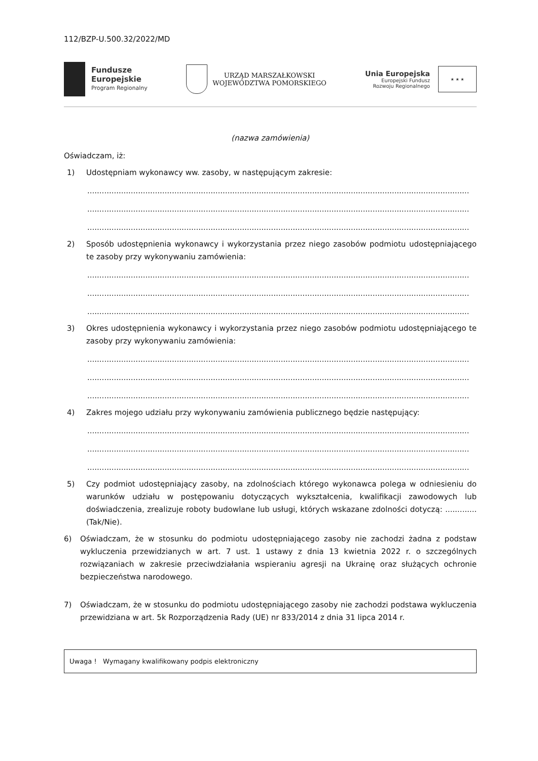112/BZP-U.500.32/2022/MD
Fundusze
Europejskie
Program Regionalny
URZĄD MARSZAŁKOWSKI
WOJEWÓDZTWA POMORSKIEGO
Unia Europejska
Europejski Fundusz
Rozwoju Regionalnego
★ ★ ★
(nazwa zamówienia)
Oświadczam, iż:
1) Udostępniam wykonawcy ww. zasoby, w następującym zakresie:
..............................................................................................................................................................
..............................................................................................................................................................
..............................................................................................................................................................
2) Sposób udostępnienia wykonawcy i wykorzystania przez niego zasobów podmiotu udostępniającego te zasoby przy wykonywaniu zamówienia:
..............................................................................................................................................................
..............................................................................................................................................................
..............................................................................................................................................................
3) Okres udostępnienia wykonawcy i wykorzystania przez niego zasobów podmiotu udostępniającego te zasoby przy wykonywaniu zamówienia:
..............................................................................................................................................................
..............................................................................................................................................................
..............................................................................................................................................................
4) Zakres mojego udziału przy wykonywaniu zamówienia publicznego będzie następujący:
..............................................................................................................................................................
..............................................................................................................................................................
..............................................................................................................................................................
5) Czy podmiot udostępniający zasoby, na zdolnościach którego wykonawca polega w odniesieniu do warunków udziału w postępowaniu dotyczących wykształcenia, kwalifikacji zawodowych lub doświadczenia, zrealizuje roboty budowlane lub usługi, których wskazane zdolności dotyczą: ............. (Tak/Nie).
6) Oświadczam, że w stosunku do podmiotu udostępniającego zasoby nie zachodzi żadna z podstaw wykluczenia przewidzianych w art. 7 ust. 1 ustawy z dnia 13 kwietnia 2022 r. o szczególnych rozwiązaniach w zakresie przeciwdziałania wspieraniu agresji na Ukrainę oraz służących ochronie bezpieczeństwa narodowego.
7) Oświadczam, że w stosunku do podmiotu udostępniającego zasoby nie zachodzi podstawa wykluczenia przewidziana w art. 5k Rozporządzenia Rady (UE) nr 833/2014 z dnia 31 lipca 2014 r.
Uwaga ! Wymagany kwalifikowany podpis elektroniczny